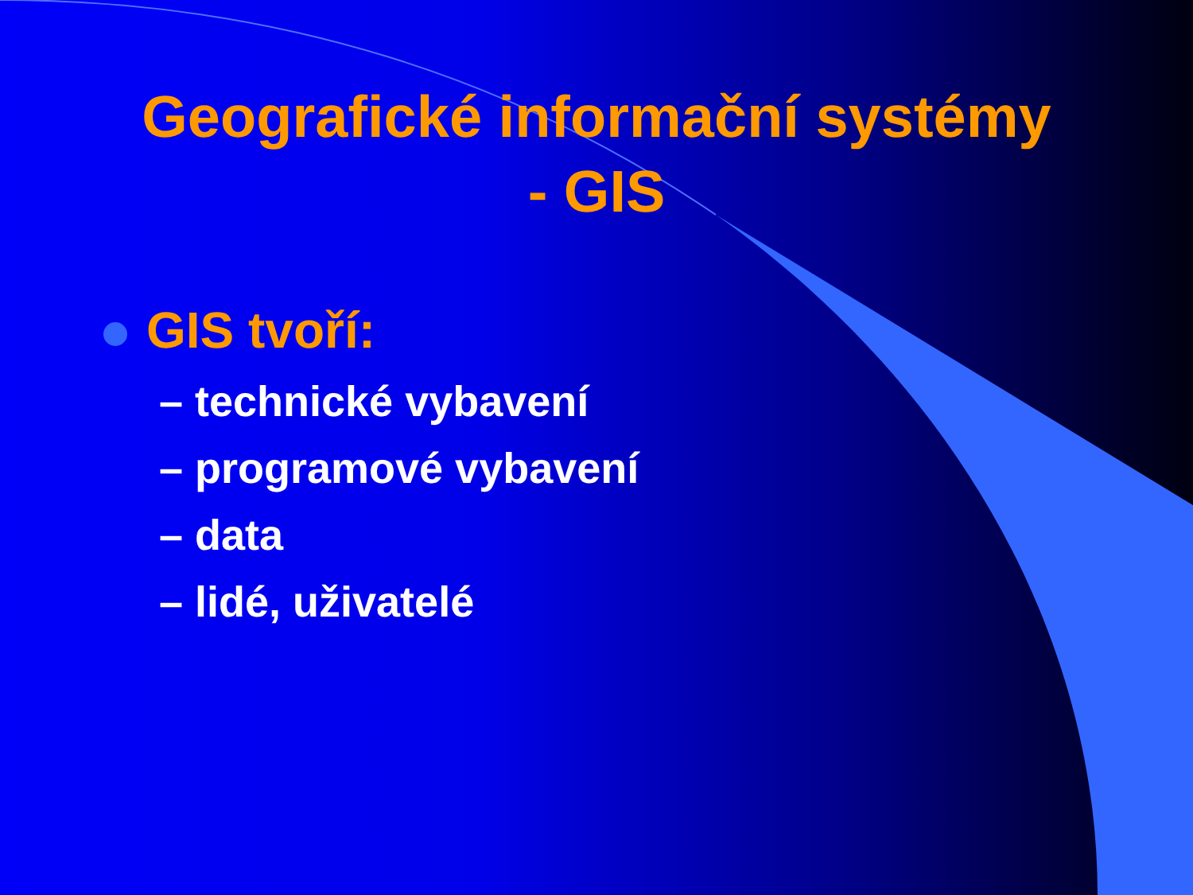Geografické informační systémy
- GIS
GIS tvoří:
– technické vybavení
– programové vybavení
– data
– lidé, uživatelé